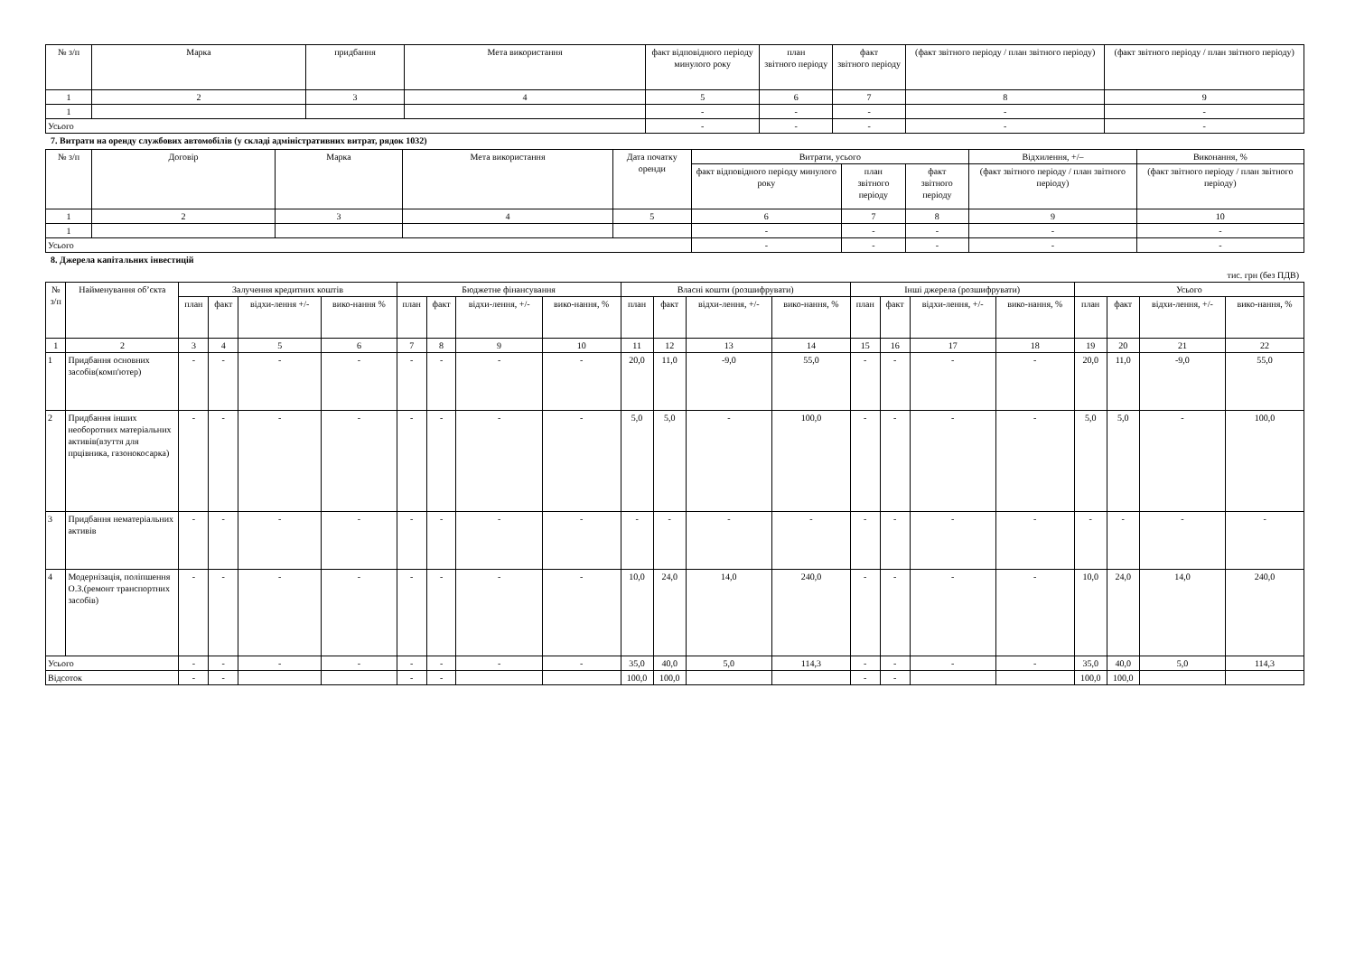| № з/п | Марка | придбання | Мета використання | факт відповідного періоду минулого року | план звітного періоду | факт звітного періоду | (факт звітного періоду / план звітного періоду) | (факт звітного періоду / план звітного періоду) |
| --- | --- | --- | --- | --- | --- | --- | --- | --- |
| 1 | 2 | 3 | 4 | 5 | 6 | 7 | 8 | 9 |
| 1 | | | | - | - | - | - | - |
| Усього | | | | - | - | - | - | - |
7. Витрати на оренду службових автомобілів (у складі адміністративних витрат, рядок 1032)
| № з/п | Договір | Марка | Мета використання | Дата початку оренди | Витрати, усього | | | Відхилення, +/– | Виконання, % |
| --- | --- | --- | --- | --- | --- | --- | --- | --- | --- |
| | | | | | факт відповідного періоду минулого року | план звітного періоду | факт звітного періоду | (факт звітного періоду / план звітного періоду) | (факт звітного періоду / план звітного періоду) |
| 1 | 2 | 3 | 4 | 5 | 6 | 7 | 8 | 9 | 10 |
| 1 | | | | | - | - | - | - | - |
| Усього | | | | | - | - | - | - | - |
8. Джерела капітальних інвестицій
тис. грн (без ПДВ)
| № з/п | Найменування об’єкта | Залучення кредитних коштів | | | | Бюджетне фінансування | | | | Власні кошти (розшифрувати) | | | | Інші джерела (розшифрувати) | | | | Усього | | | |
| --- | --- | --- | --- | --- | --- | --- | --- | --- | --- | --- | --- | --- | --- | --- | --- | --- | --- | --- | --- | --- | --- |
| | | план | факт | відхи-лення +/- | вико-нання % | план | факт | відхи-лення, +/- | вико-нання, % | план | факт | відхи-лення, +/- | вико-нання, % | план | факт | відхи-лення, +/- | вико-нання, % | план | факт | відхи-лення, +/- | вико-нання, % |
| 1 | 2 | 3 | 4 | 5 | 6 | 7 | 8 | 9 | 10 | 11 | 12 | 13 | 14 | 15 | 16 | 17 | 18 | 19 | 20 | 21 | 22 |
| 1 | Придбання основних засобів(комп'ютер) | - | - | - | - | - | - | - | - | 20,0 | 11,0 | -9,0 | 55,0 | - | - | - | - | 20,0 | 11,0 | -9,0 | 55,0 |
| 2 | Придбання інших необоротних матеріальних активів(взуття для прцівника, газонокосарка) | - | - | - | - | - | - | - | - | 5,0 | 5,0 | - | 100,0 | - | - | - | - | 5,0 | 5,0 | - | 100,0 |
| 3 | Придбання нематеріальних активів | - | - | - | - | - | - | - | - | - | - | - | - | - | - | - | - | - | - | - | - |
| 4 | Модернізація, поліпшення О.З.(ремонт транспортних засобів) | - | - | - | - | - | - | - | - | 10,0 | 24,0 | 14,0 | 240,0 | - | - | - | - | 10,0 | 24,0 | 14,0 | 240,0 |
| Усього | | - | - | - | - | - | - | - | - | 35,0 | 40,0 | 5,0 | 114,3 | - | - | - | - | 35,0 | 40,0 | 5,0 | 114,3 |
| Відсоток | | - | - | | | - | - | | | 100,0 | 100,0 | | | - | - | | | 100,0 | 100,0 | | |